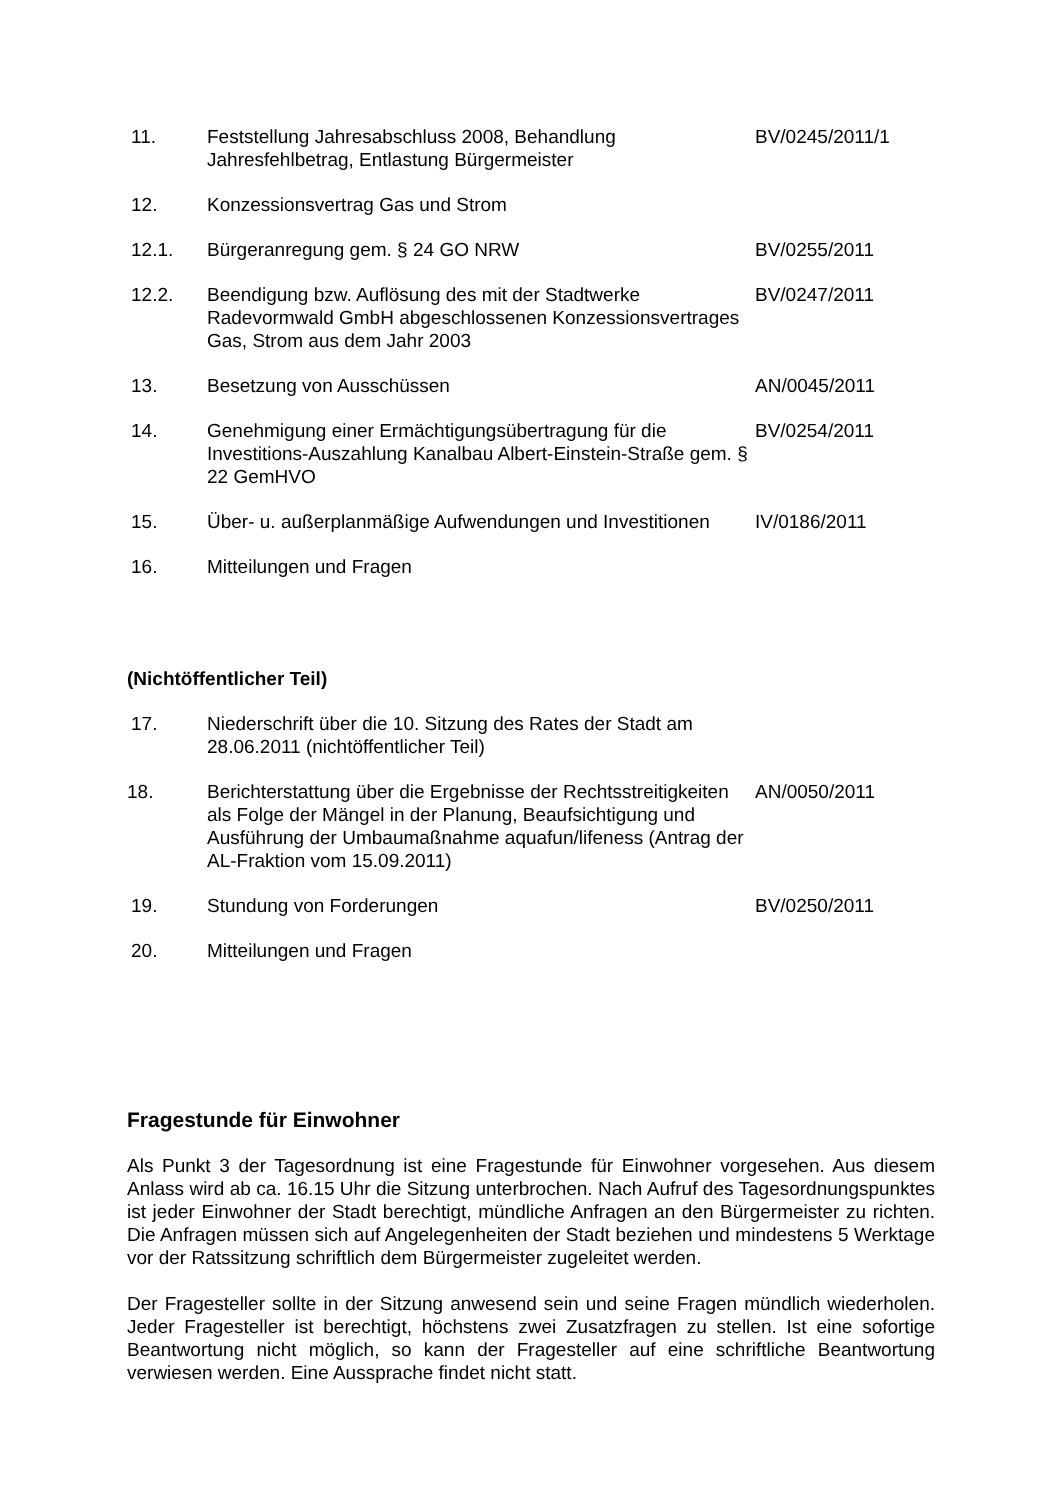| 11. | Feststellung Jahresabschluss 2008, Behandlung Jahresfehlbetrag, Entlastung Bürgermeister | BV/0245/2011/1 |
| 12. | Konzessionsvertrag Gas und Strom | |
| 12.1. | Bürgeranregung gem. § 24 GO NRW | BV/0255/2011 |
| 12.2. | Beendigung bzw. Auflösung des mit der Stadtwerke Radevormwald GmbH abgeschlossenen Konzessionsvertrages Gas, Strom aus dem Jahr 2003 | BV/0247/2011 |
| 13. | Besetzung von Ausschüssen | AN/0045/2011 |
| 14. | Genehmigung einer Ermächtigungsübertragung für die Investitions-Auszahlung Kanalbau Albert-Einstein-Straße gem. § 22 GemHVO | BV/0254/2011 |
| 15. | Über- u. außerplanmäßige Aufwendungen und Investitionen | IV/0186/2011 |
| 16. | Mitteilungen und Fragen | |
(Nichtöffentlicher Teil)
| 17. | Niederschrift über die 10. Sitzung des Rates der Stadt am 28.06.2011 (nichtöffentlicher Teil) | |
| 18. | Berichterstattung über die Ergebnisse der Rechtsstreitigkeiten als Folge der Mängel in der Planung, Beaufsichtigung und Ausführung der Umbaumaßnahme aquafun/lifeness (Antrag der AL-Fraktion vom 15.09.2011) | AN/0050/2011 |
| 19. | Stundung von Forderungen | BV/0250/2011 |
| 20. | Mitteilungen und Fragen | |
Fragestunde für Einwohner
Als Punkt 3 der Tagesordnung ist eine Fragestunde für Einwohner vorgesehen. Aus diesem Anlass wird ab ca. 16.15 Uhr die Sitzung unterbrochen. Nach Aufruf des Tagesordnungspunktes ist jeder Einwohner der Stadt berechtigt, mündliche Anfragen an den Bürgermeister zu richten. Die Anfragen müssen sich auf Angelegenheiten der Stadt beziehen und mindestens 5 Werktage vor der Ratssitzung schriftlich dem Bürgermeister zugeleitet werden.
Der Fragesteller sollte in der Sitzung anwesend sein und seine Fragen mündlich wiederholen. Jeder Fragesteller ist berechtigt, höchstens zwei Zusatzfragen zu stellen. Ist eine sofortige Beantwortung nicht möglich, so kann der Fragesteller auf eine schriftliche Beantwortung verwiesen werden. Eine Aussprache findet nicht statt.